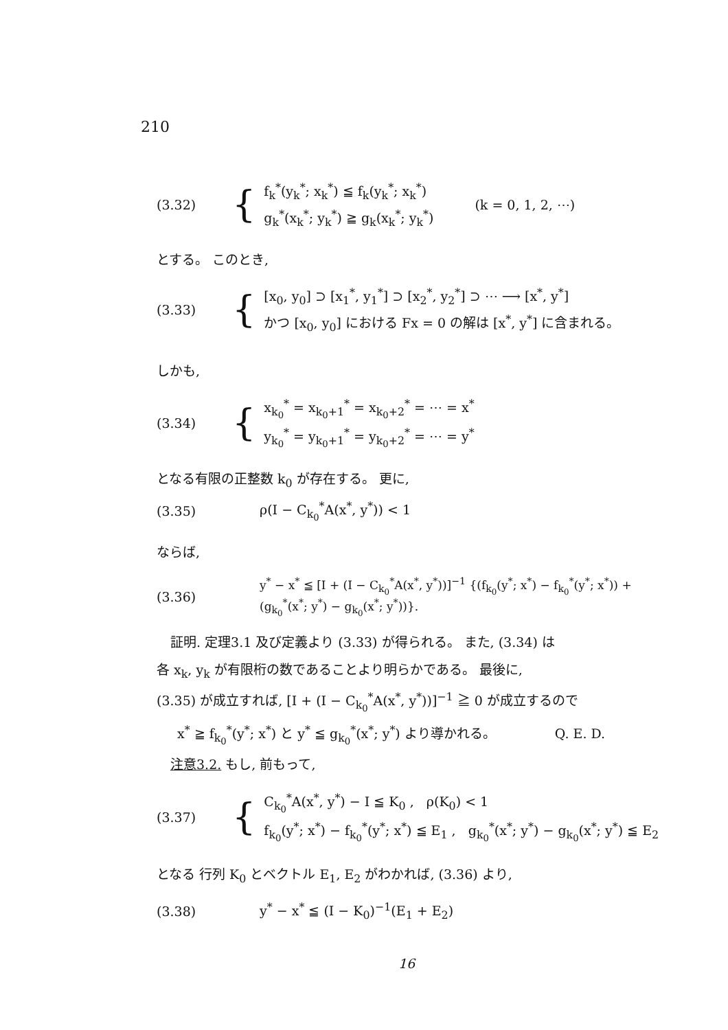210
(3.32) {
f<sub>k</sub><sup>*</sup>(y<sub>k</sub><sup>*</sup>; x<sub>k</sub><sup>*</sup>) ≦ f<sub>k</sub>(y<sub>k</sub><sup>*</sup>; x<sub>k</sub><sup>*</sup>)
g<sub>k</sub><sup>*</sup>(x<sub>k</sub><sup>*</sup>; y<sub>k</sub><sup>*</sup>) ≧ g<sub>k</sub>(x<sub>k</sub><sup>*</sup>; y<sub>k</sub><sup>*</sup>)
(k = 0, 1, 2, ⋯)
とする。 このとき,
(3.33) {
[x<sub>0</sub>, y<sub>0</sub>] ⊃ [x<sub>1</sub><sup>*</sup>, y<sub>1</sub><sup>*</sup>] ⊃ [x<sub>2</sub><sup>*</sup>, y<sub>2</sub><sup>*</sup>] ⊃ ⋯ ⟶ [x<sup>*</sup>, y<sup>*</sup>]
かつ [x<sub>0</sub>, y<sub>0</sub>] における Fx = 0 の解は [x<sup>*</sup>, y<sup>*</sup>] に含まれる。
しかも,
(3.34) {
x<sub>k<sub>0</sub></sub><sup>*</sup> = x<sub>k<sub>0</sub>+1</sub><sup>*</sup> = x<sub>k<sub>0</sub>+2</sub><sup>*</sup> = ⋯ = x<sup>*</sup>
y<sub>k<sub>0</sub></sub><sup>*</sup> = y<sub>k<sub>0</sub>+1</sub><sup>*</sup> = y<sub>k<sub>0</sub>+2</sub><sup>*</sup> = ⋯ = y<sup>*</sup>
となる有限の正整数 k<sub>0</sub> が存在する。 更に,
(3.35) ρ(I − C<sub>k<sub>0</sub></sub><sup>*</sup>A(x<sup>*</sup>, y<sup>*</sup>)) < 1
ならば,
(3.36) y<sup>*</sup> − x<sup>*</sup> ≦ [I + (I − C<sub>k<sub>0</sub></sub><sup>*</sup>A(x<sup>*</sup>, y<sup>*</sup>))]<sup>−1</sup> {(f<sub>k<sub>0</sub></sub>(y<sup>*</sup>; x<sup>*</sup>) − f<sub>k<sub>0</sub></sub><sup>*</sup>(y<sup>*</sup>; x<sup>*</sup>)) + (g<sub>k<sub>0</sub></sub><sup>*</sup>(x<sup>*</sup>; y<sup>*</sup>) − g<sub>k<sub>0</sub></sub>(x<sup>*</sup>; y<sup>*</sup>))}.
証明. 定理3.1 及び定義より (3.33) が得られる。 また, (3.34) は
各 x<sub>k</sub>, y<sub>k</sub> が有限桁の数であることより明らかである。 最後に,
(3.35) が成立すれば, [I + (I − C<sub>k<sub>0</sub></sub><sup>*</sup>A(x<sup>*</sup>, y<sup>*</sup>))]<sup>−1</sup> ≧ 0 が成立するので
x<sup>*</sup> ≧ f<sub>k<sub>0</sub></sub><sup>*</sup>(y<sup>*</sup>; x<sup>*</sup>) と y<sup>*</sup> ≦ g<sub>k<sub>0</sub></sub><sup>*</sup>(x<sup>*</sup>; y<sup>*</sup>) より導かれる。 Q. E. D.
注意3.2. もし, 前もって,
(3.37) {
C<sub>k<sub>0</sub></sub><sup>*</sup>A(x<sup>*</sup>, y<sup>*</sup>) − I ≦ K<sub>0</sub> , ρ(K<sub>0</sub>) < 1
f<sub>k<sub>0</sub></sub>(y<sup>*</sup>; x<sup>*</sup>) − f<sub>k<sub>0</sub></sub><sup>*</sup>(y<sup>*</sup>; x<sup>*</sup>) ≦ E<sub>1</sub> , g<sub>k<sub>0</sub></sub><sup>*</sup>(x<sup>*</sup>; y<sup>*</sup>) − g<sub>k<sub>0</sub></sub>(x<sup>*</sup>; y<sup>*</sup>) ≦ E<sub>2</sub>
となる 行列 K<sub>0</sub> とベクトル E<sub>1</sub>, E<sub>2</sub> がわかれば, (3.36) より,
(3.38) y<sup>*</sup> − x<sup>*</sup> ≦ (I − K<sub>0</sub>)<sup>−1</sup>(E<sub>1</sub> + E<sub>2</sub>)
16